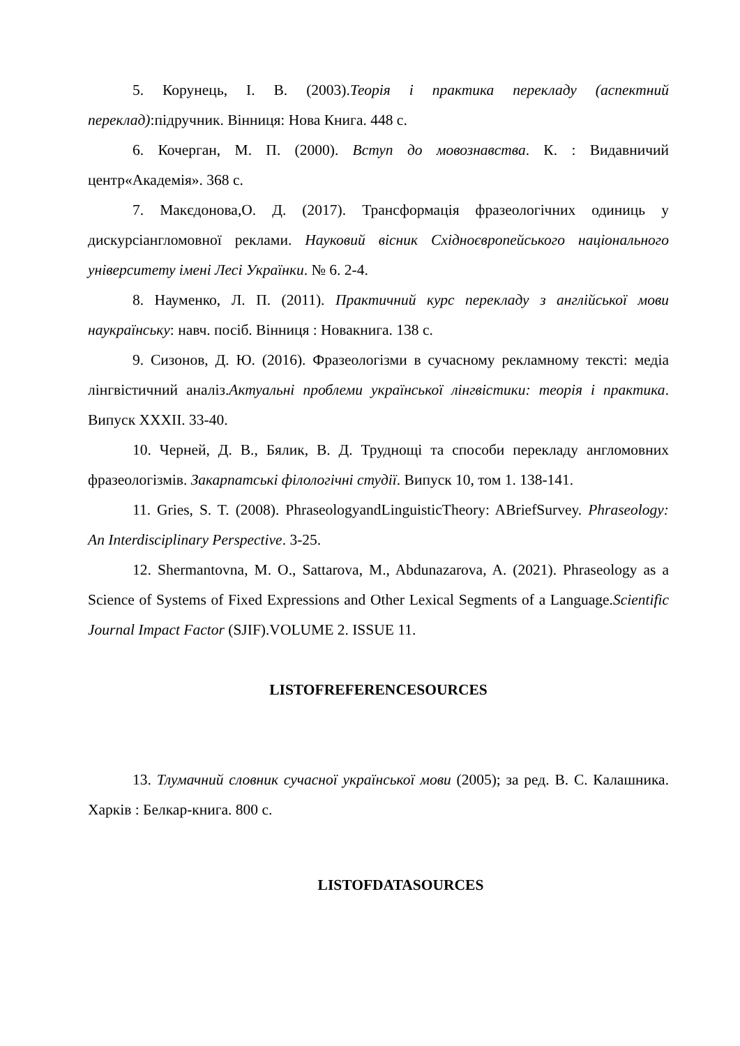5. Корунець, І. В. (2003).Теорія і практика перекладу (аспектний переклад):підручник. Вінниця: Нова Книга. 448 с.
6. Кочерган, М. П. (2000). Вступ до мовознавства. К. : Видавничий центр«Академія». 368 с.
7. Макєдонова,О. Д. (2017). Трансформація фразеологічних одиниць у дискурсіангломовної реклами. Науковий вісник Східноєвропейського національного університету імені Лесі Українки. № 6. 2-4.
8. Науменко, Л. П. (2011). Практичний курс перекладу з англійської мови наукраїнську: навч. посіб. Вінниця : Новакнига. 138 с.
9. Сизонов, Д. Ю. (2016). Фразеологізми в сучасному рекламному тексті: медіа лінгвістичний аналіз.Актуальні проблеми української лінгвістики: теорія і практика. Випуск XXXII. 33-40.
10. Черней, Д. В., Бялик, В. Д. Труднощі та способи перекладу англомовних фразеологізмів. Закарпатські філологічні студії. Випуск 10, том 1. 138-141.
11. Gries, S. T. (2008). PhraseologyandLinguisticTheory: ABriefSurvey. Phraseology: An Interdisciplinary Perspective. 3-25.
12. Shermantovna, M. O., Sattarova, M., Abdunazarova, A. (2021). Phraseology as a Science of Systems of Fixed Expressions and Other Lexical Segments of a Language.Scientific Journal Impact Factor (SJIF).VOLUME 2. ISSUE 11.
LISTOFREFERENCESOURCES
13. Тлумачний словник сучасної української мови (2005); за ред. В. С. Калашника. Харків : Белкар-книга. 800 с.
LISTOFDATASOURCES